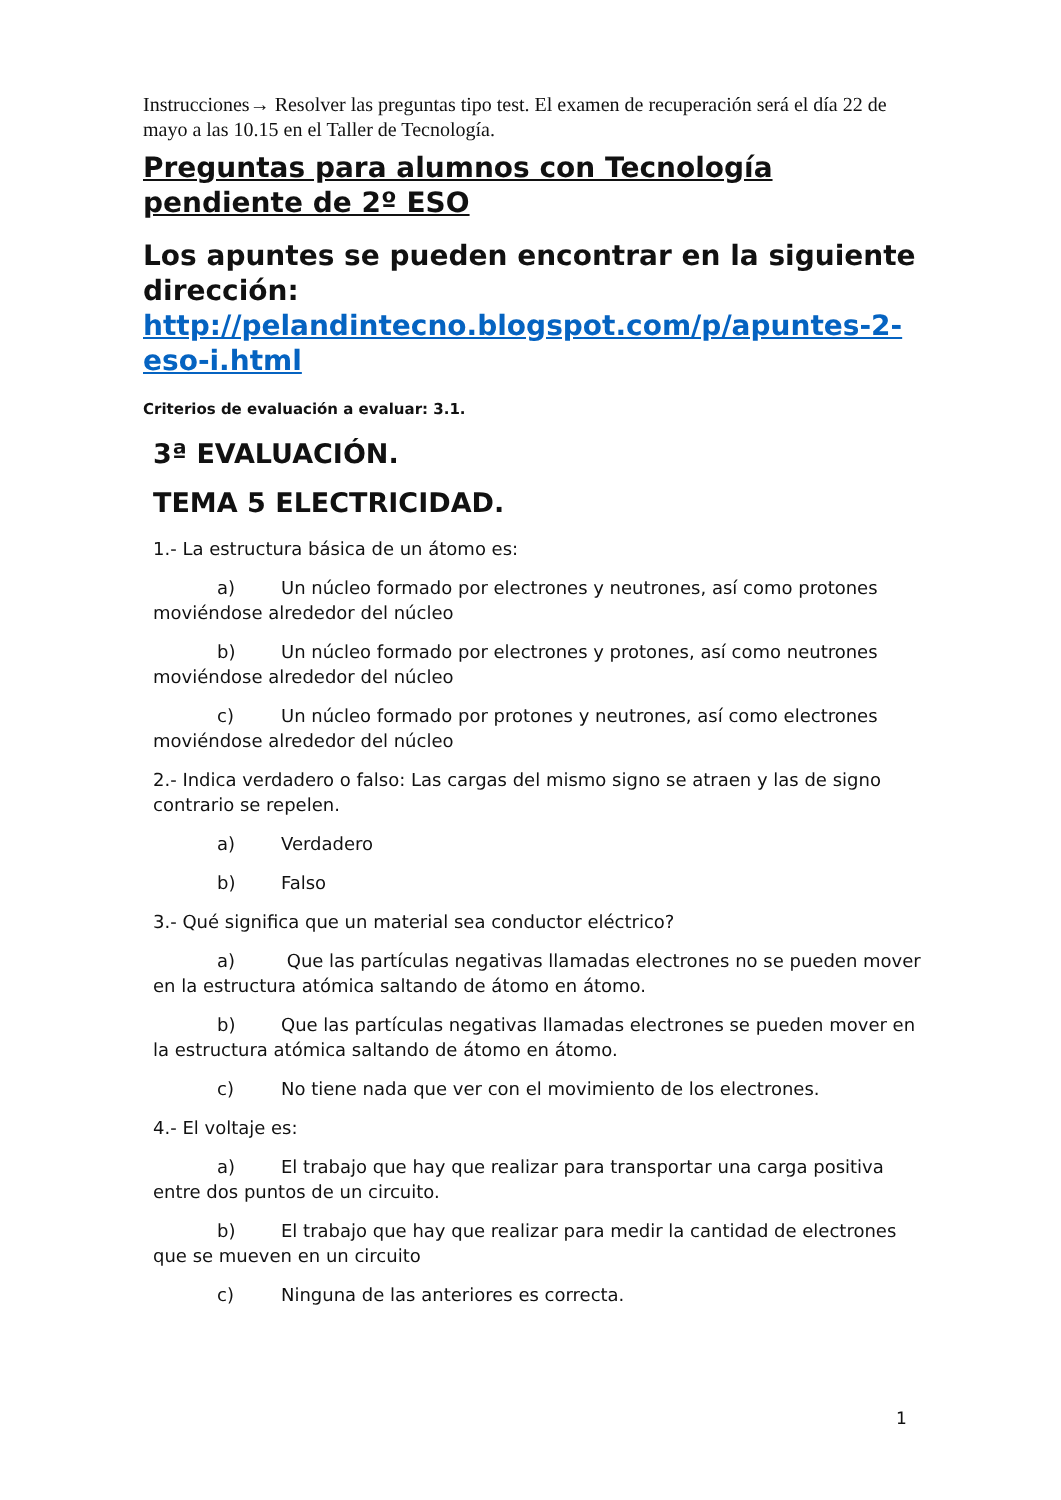Instrucciones→ Resolver las preguntas tipo test. El examen de recuperación será el día 22 de mayo a las 10.15 en el Taller de Tecnología.
Preguntas para alumnos con Tecnología pendiente de 2º ESO
Los apuntes se pueden encontrar en la siguiente dirección: http://pelandintecno.blogspot.com/p/apuntes-2-eso-i.html
Criterios de evaluación a evaluar: 3.1.
3ª EVALUACIÓN.
TEMA 5 ELECTRICIDAD.
1.- La estructura básica de un átomo es:
a) Un núcleo formado por electrones y neutrones, así como protones moviéndose alrededor del núcleo
b) Un núcleo formado por electrones y protones, así como neutrones moviéndose alrededor del núcleo
c) Un núcleo formado por protones y neutrones, así como electrones moviéndose alrededor del núcleo
2.- Indica verdadero o falso: Las cargas del mismo signo se atraen y las de signo contrario se repelen.
a) Verdadero
b) Falso
3.- Qué significa que un material sea conductor eléctrico?
a) Que las partículas negativas llamadas electrones no se pueden mover en la estructura atómica saltando de átomo en átomo.
b) Que las partículas negativas llamadas electrones se pueden mover en la estructura atómica saltando de átomo en átomo.
c) No tiene nada que ver con el movimiento de los electrones.
4.- El voltaje es:
a) El trabajo que hay que realizar para transportar una carga positiva entre dos puntos de un circuito.
b) El trabajo que hay que realizar para medir la cantidad de electrones que se mueven en un circuito
c) Ninguna de las anteriores es correcta.
1